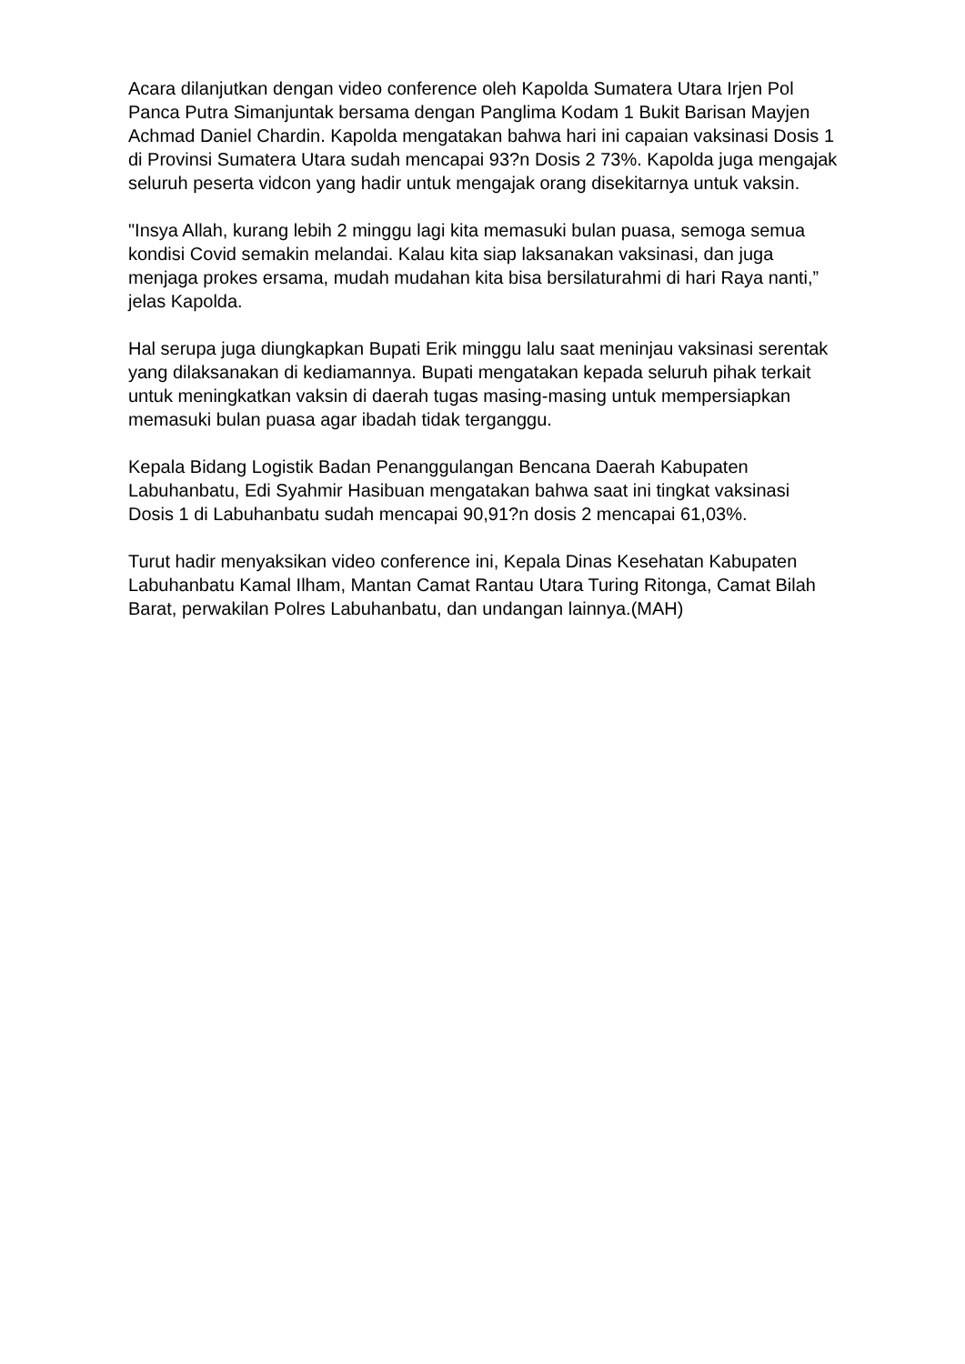Acara dilanjutkan dengan video conference oleh Kapolda Sumatera Utara Irjen Pol Panca Putra Simanjuntak bersama dengan Panglima Kodam 1 Bukit Barisan Mayjen Achmad Daniel Chardin. Kapolda mengatakan bahwa hari ini capaian vaksinasi Dosis 1 di Provinsi Sumatera Utara sudah mencapai 93?n Dosis 2 73%. Kapolda juga mengajak seluruh peserta vidcon yang hadir untuk mengajak orang disekitarnya untuk vaksin.
"Insya Allah, kurang lebih 2 minggu lagi kita memasuki bulan puasa, semoga semua kondisi Covid semakin melandai. Kalau kita siap laksanakan vaksinasi, dan juga menjaga prokes ersama, mudah mudahan kita bisa bersilaturahmi di hari Raya nanti,” jelas Kapolda.
Hal serupa juga diungkapkan Bupati Erik minggu lalu saat meninjau vaksinasi serentak yang dilaksanakan di kediamannya. Bupati mengatakan kepada seluruh pihak terkait untuk meningkatkan vaksin di daerah tugas masing-masing untuk mempersiapkan memasuki bulan puasa agar ibadah tidak terganggu.
Kepala Bidang Logistik Badan Penanggulangan Bencana Daerah Kabupaten Labuhanbatu, Edi Syahmir Hasibuan mengatakan bahwa saat ini tingkat vaksinasi Dosis 1 di Labuhanbatu sudah mencapai 90,91?n dosis 2 mencapai 61,03%.
Turut hadir menyaksikan video conference ini, Kepala Dinas Kesehatan Kabupaten Labuhanbatu Kamal Ilham, Mantan Camat Rantau Utara Turing Ritonga, Camat Bilah Barat, perwakilan Polres Labuhanbatu, dan undangan lainnya.(MAH)